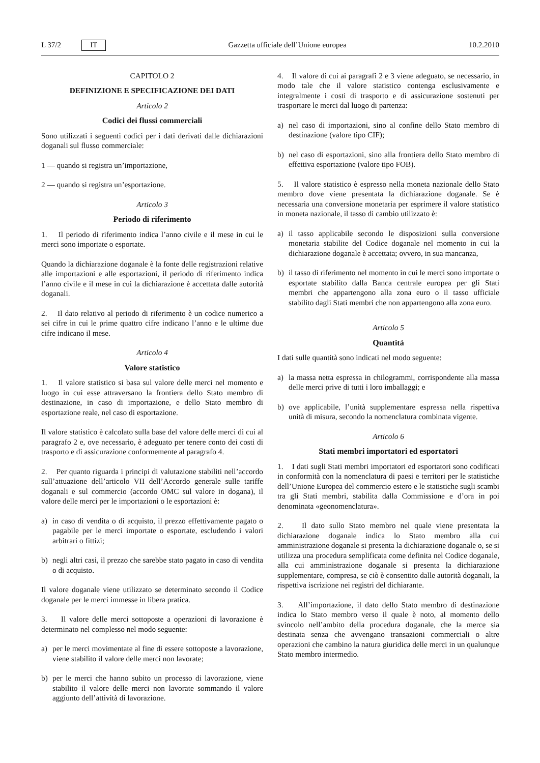L 37/2 IT Gazzetta ufficiale dell’Unione europea 10.2.2010
CAPITOLO 2
DEFINIZIONE E SPECIFICAZIONE DEI DATI
Articolo 2
Codici dei flussi commerciali
Sono utilizzati i seguenti codici per i dati derivati dalle dichiarazioni doganali sul flusso commerciale:
1 — quando si registra un’importazione,
2 — quando si registra un’esportazione.
Articolo 3
Periodo di riferimento
1. Il periodo di riferimento indica l’anno civile e il mese in cui le merci sono importate o esportate.
Quando la dichiarazione doganale è la fonte delle registrazioni relative alle importazioni e alle esportazioni, il periodo di riferimento indica l’anno civile e il mese in cui la dichiarazione è accettata dalle autorità doganali.
2. Il dato relativo al periodo di riferimento è un codice numerico a sei cifre in cui le prime quattro cifre indicano l’anno e le ultime due cifre indicano il mese.
Articolo 4
Valore statistico
1. Il valore statistico si basa sul valore delle merci nel momento e luogo in cui esse attraversano la frontiera dello Stato membro di destinazione, in caso di importazione, e dello Stato membro di esportazione reale, nel caso di esportazione.
Il valore statistico è calcolato sulla base del valore delle merci di cui al paragrafo 2 e, ove necessario, è adeguato per tenere conto dei costi di trasporto e di assicurazione conformemente al paragrafo 4.
2. Per quanto riguarda i principi di valutazione stabiliti nell’accordo sull’attuazione dell’articolo VII dell’Accordo generale sulle tariffe doganali e sul commercio (accordo OMC sul valore in dogana), il valore delle merci per le importazioni o le esportazioni è:
a) in caso di vendita o di acquisto, il prezzo effettivamente pagato o pagabile per le merci importate o esportate, escludendo i valori arbitrari o fittizi;
b) negli altri casi, il prezzo che sarebbe stato pagato in caso di vendita o di acquisto.
Il valore doganale viene utilizzato se determinato secondo il Codice doganale per le merci immesse in libera pratica.
3. Il valore delle merci sottoposte a operazioni di lavorazione è determinato nel complesso nel modo seguente:
a) per le merci movimentate al fine di essere sottoposte a lavorazione, viene stabilito il valore delle merci non lavorate;
b) per le merci che hanno subito un processo di lavorazione, viene stabilito il valore delle merci non lavorate sommando il valore aggiunto dell’attività di lavorazione.
4. Il valore di cui ai paragrafi 2 e 3 viene adeguato, se necessario, in modo tale che il valore statistico contenga esclusivamente e integralmente i costi di trasporto e di assicurazione sostenuti per trasportare le merci dal luogo di partenza:
a) nel caso di importazioni, sino al confine dello Stato membro di destinazione (valore tipo CIF);
b) nel caso di esportazioni, sino alla frontiera dello Stato membro di effettiva esportazione (valore tipo FOB).
5. Il valore statistico è espresso nella moneta nazionale dello Stato membro dove viene presentata la dichiarazione doganale. Se è necessaria una conversione monetaria per esprimere il valore statistico in moneta nazionale, il tasso di cambio utilizzato è:
a) il tasso applicabile secondo le disposizioni sulla conversione monetaria stabilite del Codice doganale nel momento in cui la dichiarazione doganale è accettata; ovvero, in sua mancanza,
b) il tasso di riferimento nel momento in cui le merci sono importate o esportate stabilito dalla Banca centrale europea per gli Stati membri che appartengono alla zona euro o il tasso ufficiale stabilito dagli Stati membri che non appartengono alla zona euro.
Articolo 5
Quantità
I dati sulle quantità sono indicati nel modo seguente:
a) la massa netta espressa in chilogrammi, corrispondente alla massa delle merci prive di tutti i loro imballaggi; e
b) ove applicabile, l’unità supplementare espressa nella rispettiva unità di misura, secondo la nomenclatura combinata vigente.
Articolo 6
Stati membri importatori ed esportatori
1. I dati sugli Stati membri importatori ed esportatori sono codificati in conformità con la nomenclatura di paesi e territori per le statistiche dell’Unione Europea del commercio estero e le statistiche sugli scambi tra gli Stati membri, stabilita dalla Commissione e d’ora in poi denominata «geonomenclatura».
2. Il dato sullo Stato membro nel quale viene presentata la dichiarazione doganale indica lo Stato membro alla cui amministrazione doganale si presenta la dichiarazione doganale o, se si utilizza una procedura semplificata come definita nel Codice doganale, alla cui amministrazione doganale si presenta la dichiarazione supplementare, compresa, se ciò è consentito dalle autorità doganali, la rispettiva iscrizione nei registri del dichiarante.
3. All’importazione, il dato dello Stato membro di destinazione indica lo Stato membro verso il quale è noto, al momento dello svincolo nell’ambito della procedura doganale, che la merce sia destinata senza che avvengano transazioni commerciali o altre operazioni che cambino la natura giuridica delle merci in un qualunque Stato membro intermedio.